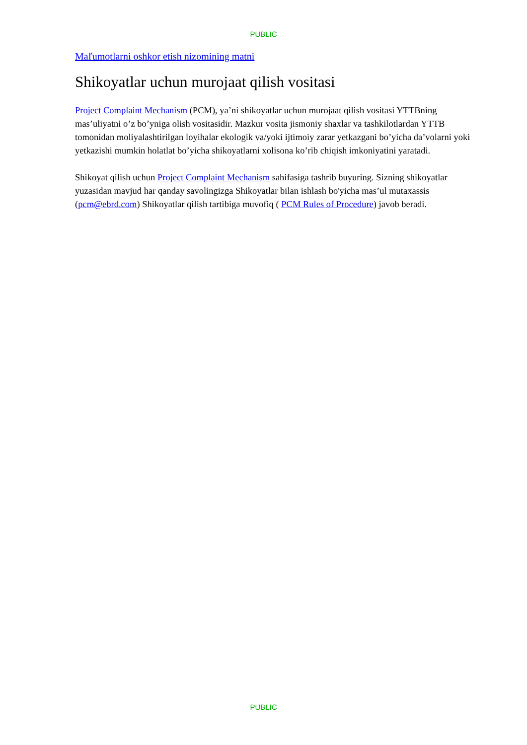PUBLIC
Maľumotlarni oshkor etish nizomining matni
Shikoyatlar uchun murojaat qilish vositasi
Project Complaint Mechanism (PCM), ya’ni shikoyatlar uchun murojaat qilish vositasi YTTBning mas’uliyatni o’z bo’yniga olish vositasidir. Mazkur vosita jismoniy shaxlar va tashkilotlardan YTTB tomonidan moliyalashtirilgan loyihalar ekologik va/yoki ijtimoiy zarar yetkazgani bo’yicha da’volarni yoki yetkazishi mumkin holatlat bo’yicha shikoyatlarni xolisona ko’rib chiqish imkoniyatini yaratadi.
Shikoyat qilish uchun Project Complaint Mechanism sahifasiga tashrib buyuring. Sizning shikoyatlar yuzasidan mavjud har qanday savolingizga Shikoyatlar bilan ishlash bo'yicha mas’ul mutaxassis (pcm@ebrd.com) Shikoyatlar qilish tartibiga muvofiq ( PCM Rules of Procedure) javob beradi.
PUBLIC